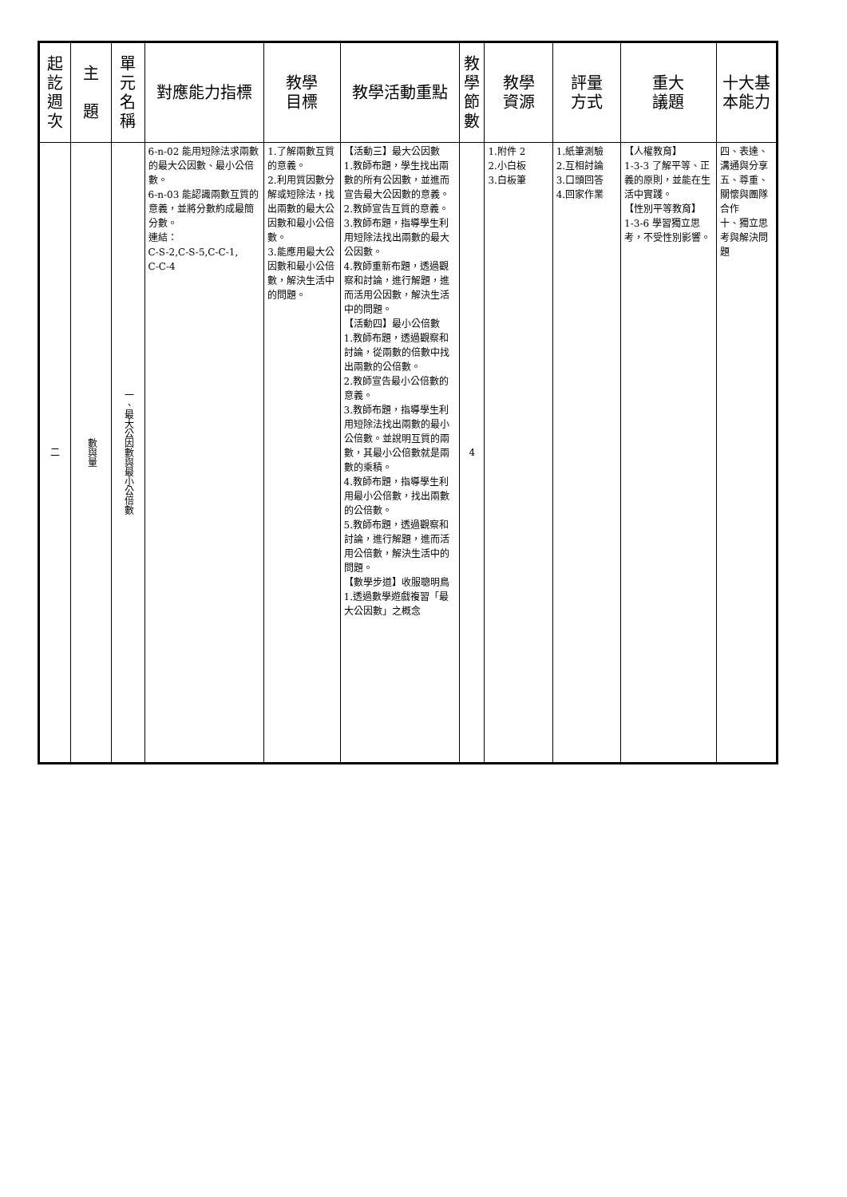| 起 訖 週 次 | 主 題 | 單 元 名 稱 | 對應能力指標 | 教學 目標 | 教學活動重點 | 教 學 節 數 | 教學 資源 | 評量 方式 | 重大 議題 | 十大基 本能力 |
| --- | --- | --- | --- | --- | --- | --- | --- | --- | --- | --- |
| 二 | 數與量 | 一、最大公因數與最小公倍數 | 6-n-02 能用短除法求兩數的最大公因數、最小公倍數。 6-n-03 能認識兩數互質的意義，並將分數約成最簡分數。 連結： C-S-2,C-S-5,C-C-1, C-C-4 | 1.了解兩數互質的意義。 2.利用質因數分解或短除法，找出兩數的最大公因數和最小公倍數。 3.能應用最大公因數和最小公倍數，解決生活中的問題。 | 【活動三】最大公因數 1.教師布題，學生找出兩數的所有公因數，並進而宣告最大公因數的意義。 2.教師宣告互質的意義。 3.教師布題，指導學生利用短除法找出兩數的最大公因數。 4.教師重新布題，透過觀察和討論，進行解題，進而活用公因數，解決生活中的問題。 【活動四】最小公倍數 1.教師布題，透過觀察和討論，從兩數的倍數中找出兩數的公倍數。 2.教師宣告最小公倍數的意義。 3.教師布題，指導學生利用短除法找出兩數的最小公倍數。並說明互質的兩數，其最小公倍數就是兩數的乘積。 4.教師布題，指導學生利用最小公倍數，找出兩數的公倍數。 5.教師布題，透過觀察和討論，進行解題，進而活用公倍數，解決生活中的問題。 【數學步道】收服聰明鳥 1.透過數學遊戲複習「最大公因數」之概念 | 4 | 1.附件 2 2.小白板 3.白板筆 | 1.紙筆測驗 2.互相討論 3.口頭回答 4.回家作業 | 【人權教育】 1-3-3 了解平等、正義的原則，並能在生活中實踐。 【性別平等教育】 1-3-6 學習獨立思考，不受性別影響。 | 四、表達、溝通與分享 五、尊重、關懷與團隊合作 十、獨立思考與解決問題 |